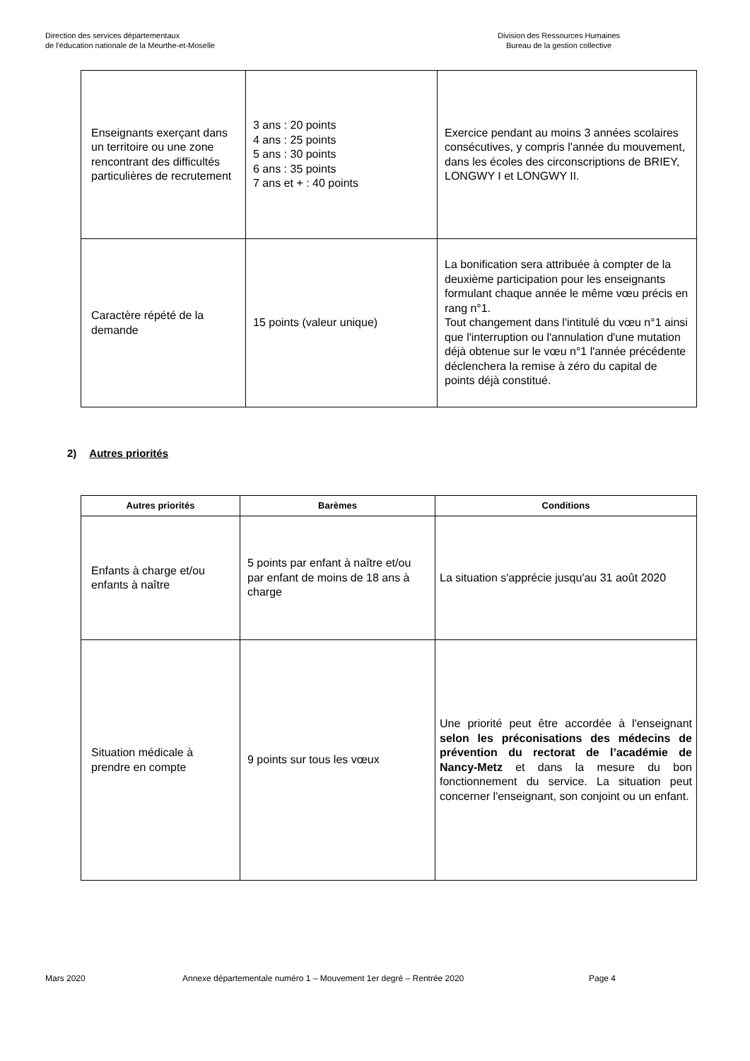Direction des services départementaux
de l'éducation nationale de la Meurthe-et-Moselle
Division des Ressources Humaines
Bureau de la gestion collective
| Enseignants exerçant dans un territoire ou une zone rencontrant des difficultés particulières de recrutement | 3 ans : 20 points 4 ans : 25 points 5 ans : 30 points 6 ans : 35 points 7 ans et + : 40 points | Exercice pendant au moins 3 années scolaires consécutives, y compris l'année du mouvement, dans les écoles des circonscriptions de BRIEY, LONGWY I et LONGWY II. |
| Caractère répété de la demande | 15 points (valeur unique) | La bonification sera attribuée à compter de la deuxième participation pour les enseignants formulant chaque année le même vœu précis en rang n°1. Tout changement dans l'intitulé du vœu n°1 ainsi que l'interruption ou l'annulation d'une mutation déjà obtenue sur le vœu n°1 l'année précédente déclenchera la remise à zéro du capital de points déjà constitué. |
2) Autres priorités
| Autres priorités | Barèmes | Conditions |
| --- | --- | --- |
| Enfants à charge et/ou enfants à naître | 5 points par enfant à naître et/ou par enfant de moins de 18 ans à charge | La situation s'apprécie jusqu'au 31 août 2020 |
| Situation médicale à prendre en compte | 9 points sur tous les vœux | Une priorité peut être accordée à l'enseignant selon les préconisations des médecins de prévention du rectorat de l’académie de Nancy-Metz et dans la mesure du bon fonctionnement du service. La situation peut concerner l'enseignant, son conjoint ou un enfant. |
Mars 2020 Annexe départementale numéro 1 – Mouvement 1er degré – Rentrée 2020 Page 4